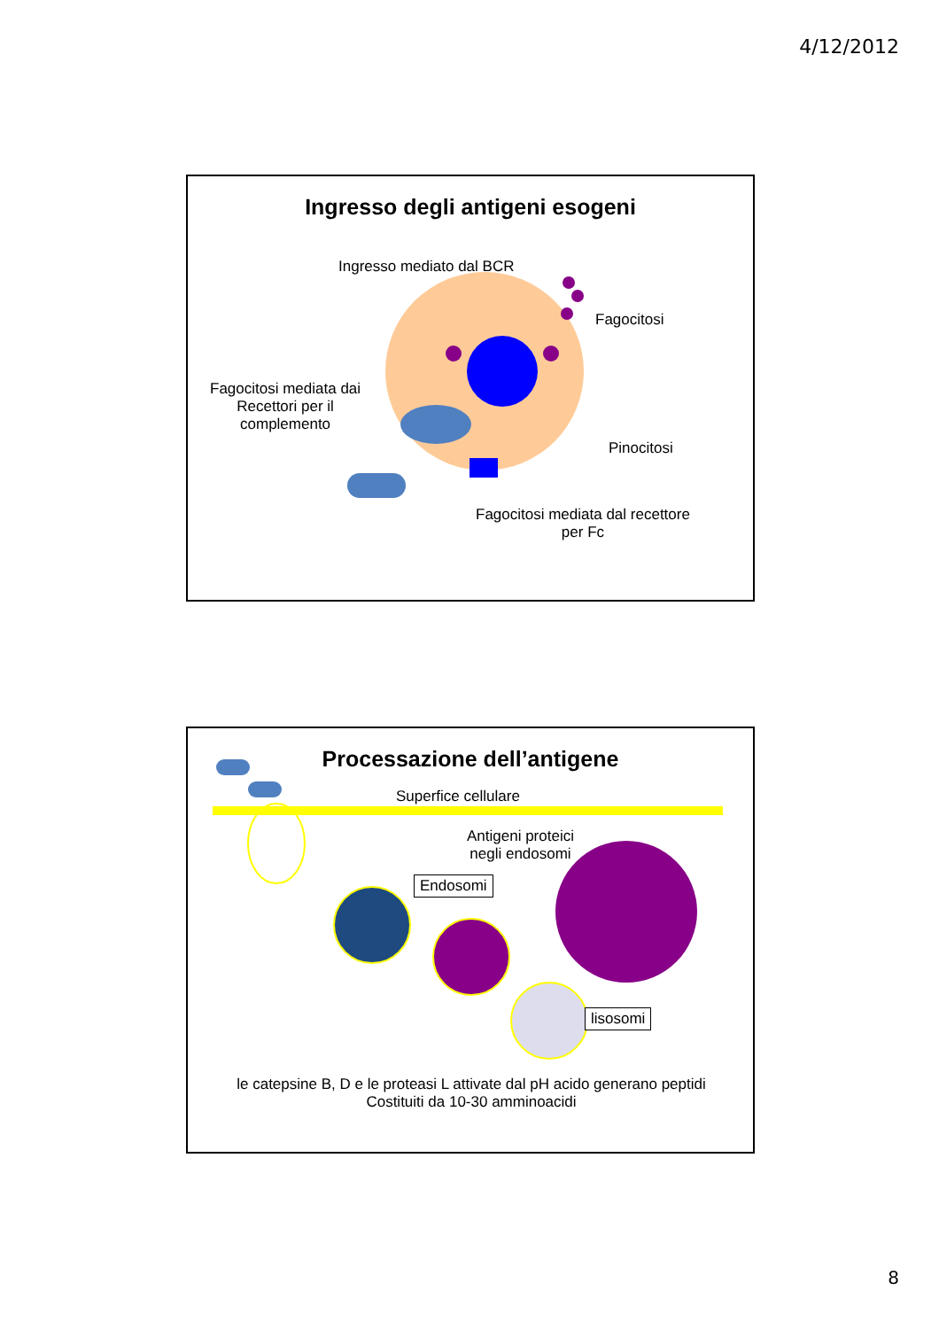4/12/2012
Ingresso degli antigeni esogeni
Ingresso mediato dal BCR
Fagocitosi
Fagocitosi mediata dai
Recettori per il
complemento
Pinocitosi
Fagocitosi mediata dal recettore
per Fc
Processazione dell’antigene
Superfice cellulare
Antigeni proteici
negli endosomi
Endosomi
lisosomi
le catepsine B, D e le proteasi L attivate dal pH acido generano peptidi
Costituiti da 10-30 amminoacidi
8